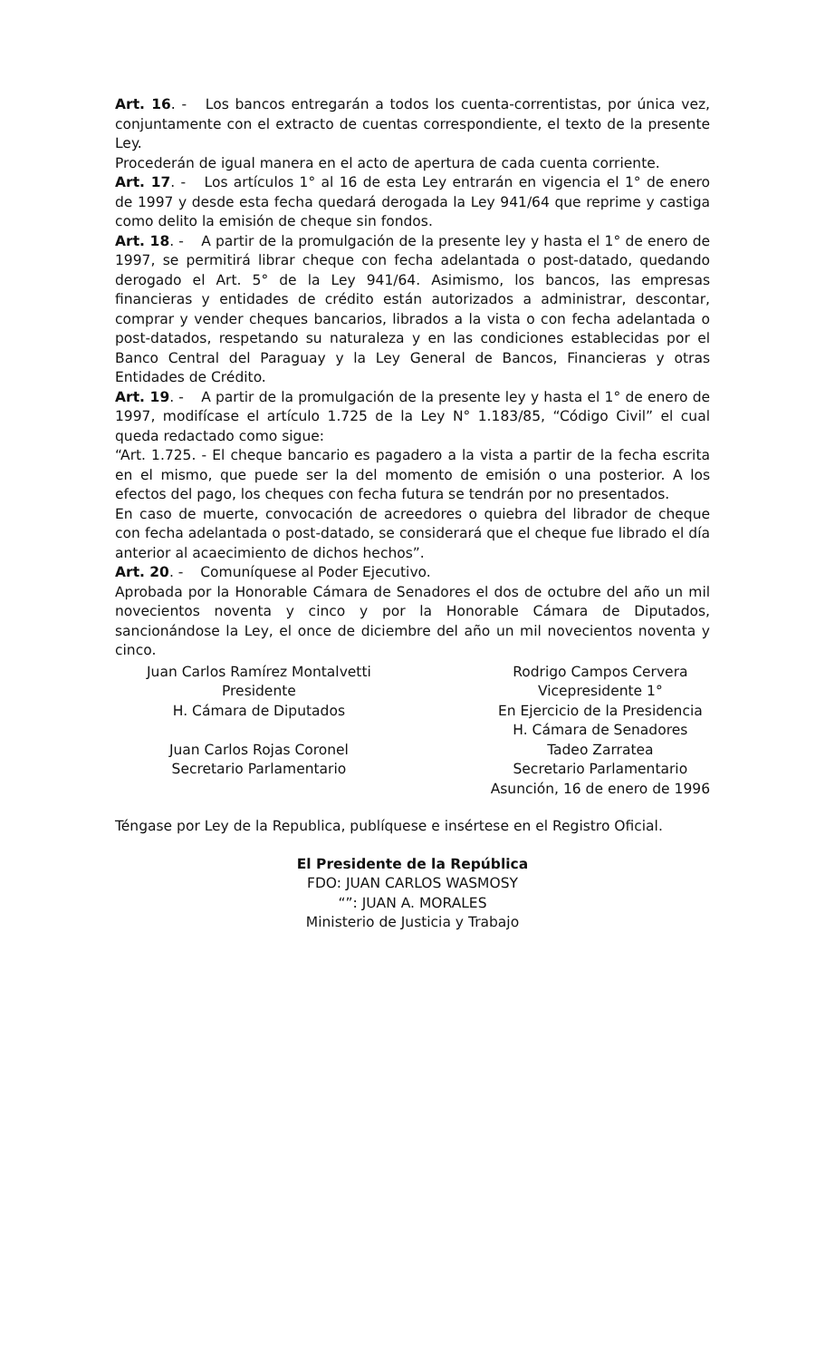Art. 16. - Los bancos entregarán a todos los cuenta-correntistas, por única vez, conjuntamente con el extracto de cuentas correspondiente, el texto de la presente Ley.
Procederán de igual manera en el acto de apertura de cada cuenta corriente.
Art. 17. - Los artículos 1° al 16 de esta Ley entrarán en vigencia el 1° de enero de 1997 y desde esta fecha quedará derogada la Ley 941/64 que reprime y castiga como delito la emisión de cheque sin fondos.
Art. 18. - A partir de la promulgación de la presente ley y hasta el 1° de enero de 1997, se permitirá librar cheque con fecha adelantada o post-datado, quedando derogado el Art. 5° de la Ley 941/64. Asimismo, los bancos, las empresas financieras y entidades de crédito están autorizados a administrar, descontar, comprar y vender cheques bancarios, librados a la vista o con fecha adelantada o post-datados, respetando su naturaleza y en las condiciones establecidas por el Banco Central del Paraguay y la Ley General de Bancos, Financieras y otras Entidades de Crédito.
Art. 19. - A partir de la promulgación de la presente ley y hasta el 1° de enero de 1997, modifícase el artículo 1.725 de la Ley N° 1.183/85, “Código Civil” el cual queda redactado como sigue:
“Art. 1.725. - El cheque bancario es pagadero a la vista a partir de la fecha escrita en el mismo, que puede ser la del momento de emisión o una posterior. A los efectos del pago, los cheques con fecha futura se tendrán por no presentados.
En caso de muerte, convocación de acreedores o quiebra del librador de cheque con fecha adelantada o post-datado, se considerará que el cheque fue librado el día anterior al acaecimiento de dichos hechos”.
Art. 20. - Comuníquese al Poder Ejecutivo.
Aprobada por la Honorable Cámara de Senadores el dos de octubre del año un mil novecientos noventa y cinco y por la Honorable Cámara de Diputados, sancionándose la Ley, el once de diciembre del año un mil novecientos noventa y cinco.
Juan Carlos Ramírez Montalvetti
Presidente
H. Cámara de Diputados
Juan Carlos Rojas Coronel
Secretario Parlamentario
Rodrigo Campos Cervera
Vicepresidente 1°
En Ejercicio de la Presidencia
H. Cámara de Senadores
Tadeo Zarratea
Secretario Parlamentario
Asunción, 16 de enero de 1996
Téngase por Ley de la Republica, publíquese e insértese en el Registro Oficial.
El Presidente de la República
FDO: JUAN CARLOS WASMOSY
“”: JUAN A. MORALES
Ministerio de Justicia y Trabajo